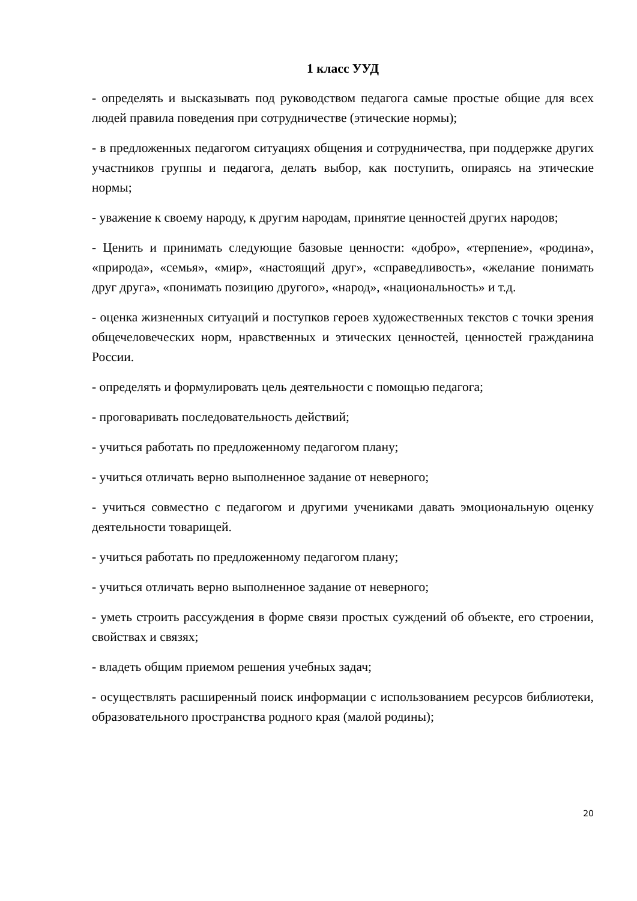1 класс УУД
- определять и высказывать под руководством педагога самые простые общие для всех людей правила поведения при сотрудничестве (этические нормы);
- в предложенных педагогом ситуациях общения и сотрудничества, при поддержке других участников группы и педагога, делать выбор, как поступить, опираясь на этические нормы;
- уважение к своему народу, к другим народам, принятие ценностей других народов;
- Ценить и принимать следующие базовые ценности: «добро», «терпение», «родина», «природа», «семья», «мир», «настоящий друг», «справедливость», «желание понимать друг друга», «понимать позицию другого», «народ», «национальность» и т.д.
- оценка жизненных ситуаций и поступков героев художественных текстов с точки зрения общечеловеческих норм, нравственных и этических ценностей, ценностей гражданина России.
- определять и формулировать цель деятельности с помощью педагога;
- проговаривать последовательность действий;
- учиться работать по предложенному педагогом плану;
- учиться отличать верно выполненное задание от неверного;
- учиться совместно с педагогом и другими учениками давать эмоциональную оценку деятельности товарищей.
- учиться работать по предложенному педагогом плану;
- учиться отличать верно выполненное задание от неверного;
- уметь строить рассуждения в форме связи простых суждений об объекте, его строении, свойствах и связях;
- владеть общим приемом решения учебных задач;
- осуществлять расширенный поиск информации с использованием ресурсов библиотеки, образовательного пространства родного края (малой родины);
20